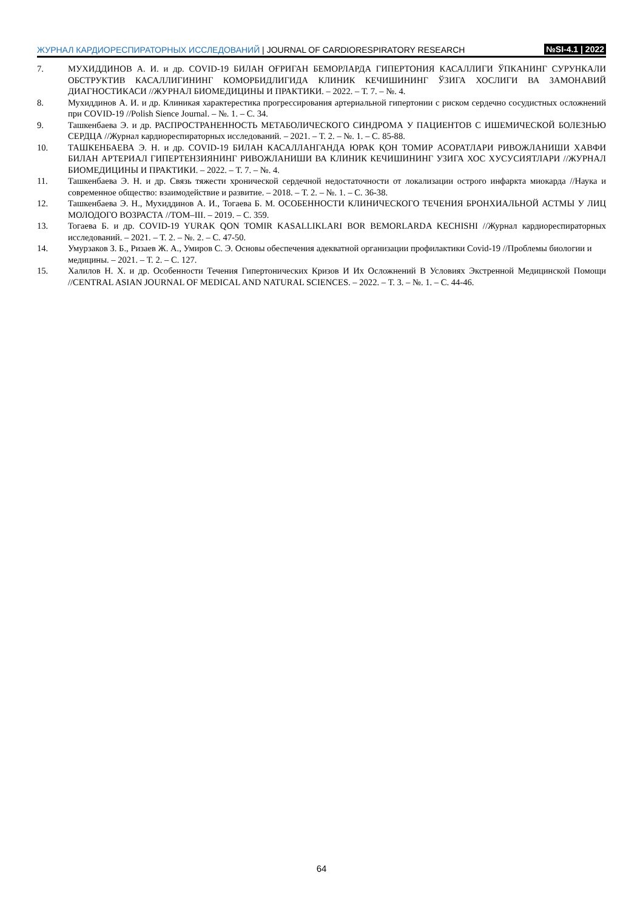ЖУРНАЛ КАРДИОРЕСПИРАТОРНЫХ ИССЛЕДОВАНИЙ | JOURNAL OF CARDIORESPIRATORY RESEARCH
№SI-4.1 | 2022
7. МУХИДДИНОВ А. И. и др. COVID-19 БИЛАН ОҒРИГАН БЕМОРЛАРДА ГИПЕРТОНИЯ КАСАЛЛИГИ ЎПКАНИНГ СУРУНКАЛИ ОБСТРУКТИВ КАСАЛЛИГИНИНГ КОМОРБИДЛИГИДА КЛИНИК КЕЧИШИНИНГ ЎЗИГА ХОСЛИГИ ВА ЗАМОНАВИЙ ДИАГНОСТИКАСИ //ЖУРНАЛ БИОМЕДИЦИНЫ И ПРАКТИКИ. – 2022. – Т. 7. – №. 4.
8. Мухиддинов А. И. и др. Клиникая характерестика прогрессирования артериальной гипертонии с риском сердечно сосудистных осложнений при COVID-19 //Polish Sience Journal. – №. 1. – С. 34.
9. Ташкенбаева Э. и др. РАСПРОСТРАНЕННОСТЬ МЕТАБОЛИЧЕСКОГО СИНДРОМА У ПАЦИЕНТОВ С ИШЕМИЧЕСКОЙ БОЛЕЗНЬЮ СЕРДЦА //Журнал кардиореспираторных исследований. – 2021. – Т. 2. – №. 1. – С. 85-88.
10. ТАШКЕНБАЕВА Э. Н. и др. COVID-19 БИЛАН КАСАЛЛАНГАНДА ЮРАК ҚОН ТОМИР АСОРАТЛАРИ РИВОЖЛАНИШИ ХАВФИ БИЛАН АРТЕРИАЛ ГИПЕРТЕНЗИЯНИНГ РИВОЖЛАНИШИ ВА КЛИНИК КЕЧИШИНИНГ УЗИГА ХОС ХУСУСИЯТЛАРИ //ЖУРНАЛ БИОМЕДИЦИНЫ И ПРАКТИКИ. – 2022. – Т. 7. – №. 4.
11. Ташкенбаева Э. Н. и др. Связь тяжести хронической сердечной недостаточности от локализации острого инфаркта миокарда //Наука и современное общество: взаимодействие и развитие. – 2018. – Т. 2. – №. 1. – С. 36-38.
12. Ташкенбаева Э. Н., Мухиддинов А. И., Тогаева Б. М. ОСОБЕННОСТИ КЛИНИЧЕСКОГО ТЕЧЕНИЯ БРОНХИАЛЬНОЙ АСТМЫ У ЛИЦ МОЛОДОГО ВОЗРАСТА //ТОМ–III. – 2019. – С. 359.
13. Тогаева Б. и др. COVID-19 YURAK QON TOMIR KASALLIKLARI BOR BEMORLARDA KECHISHI //Журнал кардиореспираторных исследований. – 2021. – Т. 2. – №. 2. – С. 47-50.
14. Умурзаков З. Б., Ризаев Ж. А., Умиров С. Э. Основы обеспечения адекватной организации профилактики Covid-19 //Проблемы биологии и медицины. – 2021. – Т. 2. – С. 127.
15. Халилов Н. Х. и др. Особенности Течения Гипертонических Кризов И Их Осложнений В Условиях Экстренной Медицинской Помощи //CENTRAL ASIAN JOURNAL OF MEDICAL AND NATURAL SCIENCES. – 2022. – Т. 3. – №. 1. – С. 44-46.
64